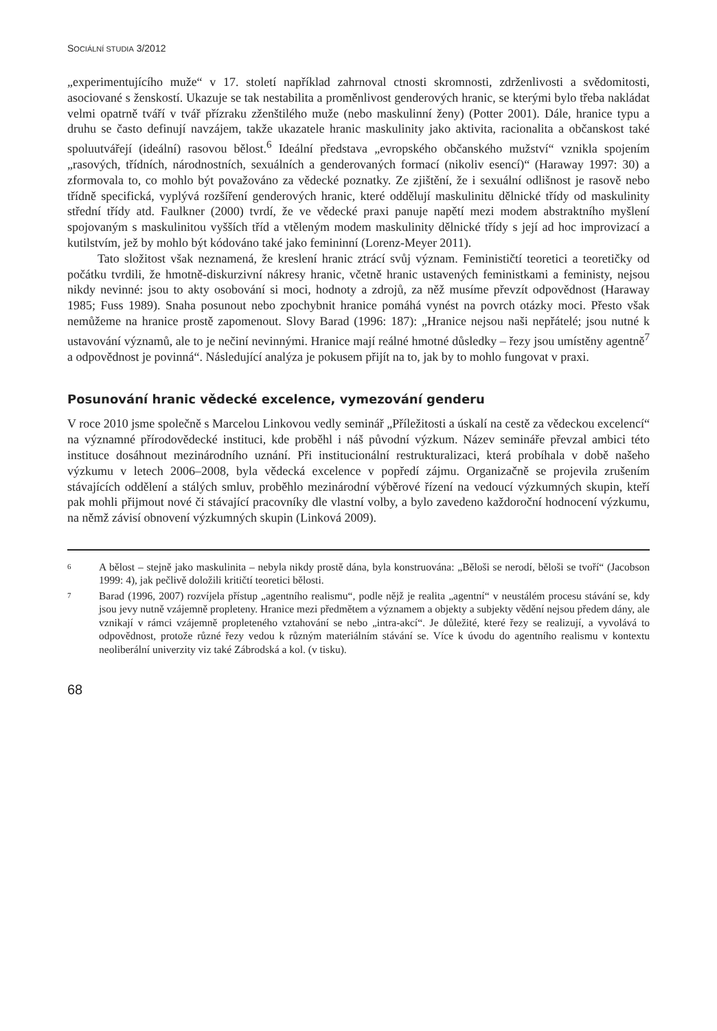SOCIÁLNÍ STUDIA 3/2012
„experimentujícího muže“ v 17. století například zahrnoval ctnosti skromnosti, zdrženlivosti a svědomitosti, asociované s ženskostí. Ukazuje se tak nestabilita a proměnlivost genderových hranic, se kterými bylo třeba nakládat velmi opatrně tváří v tvář přízraku zženštilého muže (nebo maskulinní ženy) (Potter 2001). Dále, hranice typu a druhu se často definují navzájem, takže ukazatele hranic maskulinity jako aktivita, racionalita a občanskost také spoluutvářejí (ideální) rasovou bělost.<sup>6</sup> Ideální představa „evropského občanského mužství“ vznikla spojením „rasových, třídních, národnostních, sexuálních a genderovaných formací (nikoliv esencí)“ (Haraway 1997: 30) a zformovala to, co mohlo být považováno za vědecké poznatky. Ze zjištění, že i sexuální odlišnost je rasově nebo třídně specifická, vyplývá rozšíření genderových hranic, které oddělují maskulinitu dělnické třídy od maskulinity střední třídy atd. Faulkner (2000) tvrdí, že ve vědecké praxi panuje napětí mezi modem abstraktního myšlení spojovaným s maskulinitou vyšších tříd a vtěleným modem maskulinity dělnické třídy s její ad hoc improvizací a kutilstvím, jež by mohlo být kódováno také jako femininní (Lorenz-Meyer 2011).
Tato složitost však neznamená, že kreslení hranic ztrácí svůj význam. Feminističtí teoretici a teoretičky od počátku tvrdili, že hmotně-diskurzivní nákresy hranic, včetně hranic ustavených feministkami a feministy, nejsou nikdy nevinné: jsou to akty osobování si moci, hodnoty a zdrojů, za něž musíme převzít odpovědnost (Haraway 1985; Fuss 1989). Snaha posunout nebo zpochybnit hranice pomáhá vynést na povrch otázky moci. Přesto však nemůžeme na hranice prostě zapomenout. Slovy Barad (1996: 187): „Hranice nejsou naši nepřátelé; jsou nutné k ustavování významů, ale to je nečiní nevinnými. Hranice mají reálné hmotné důsledky – řezy jsou umístěny agentně<sup>7</sup> a odpovědnost je povinná“. Následující analýza je pokusem přijít na to, jak by to mohlo fungovat v praxi.
Posunování hranic vědecké excelence, vymezování genderu
V roce 2010 jsme společně s Marcelou Linkovou vedly seminář „Příležitosti a úskalí na cestě za vědeckou excelencí“ na významné přírodovědecké instituci, kde proběhl i náš původní výzkum. Název semináře převzal ambici této instituce dosáhnout mezinárodního uznání. Při institucionální restrukturalizaci, která probíhala v době našeho výzkumu v letech 2006–2008, byla vědecká excelence v popředí zájmu. Organizačně se projevila zrušením stávajících oddělení a stálých smluv, proběhlo mezinárodní výběrové řízení na vedoucí výzkumných skupin, kteří pak mohli přijmout nové či stávající pracovníky dle vlastní volby, a bylo zavedeno každoroční hodnocení výzkumu, na němž závisí obnovení výzkumných skupin (Linková 2009).
6 A bělost – stejně jako maskulinita – nebyla nikdy prostě dána, byla konstruována: „Běloši se nerodí, běloši se tvoří“ (Jacobson 1999: 4), jak pečlivě doložili kritičtí teoretici bělosti.
7 Barad (1996, 2007) rozvíjela přístup „agentního realismu“, podle nějž je realita „agentní“ v neustálém procesu stávání se, kdy jsou jevy nutně vzájemně propleteny. Hranice mezi předmětem a významem a objekty a subjekty vědění nejsou předem dány, ale vznikají v rámci vzájemně propleteného vztahování se nebo „intra-akcí“. Je důležité, které řezy se realizují, a vyvolává to odpovědnost, protože různé řezy vedou k různým materiálním stávání se. Více k úvodu do agentního realismu v kontextu neoliberální univerzity viz také Zábrodská a kol. (v tisku).
68